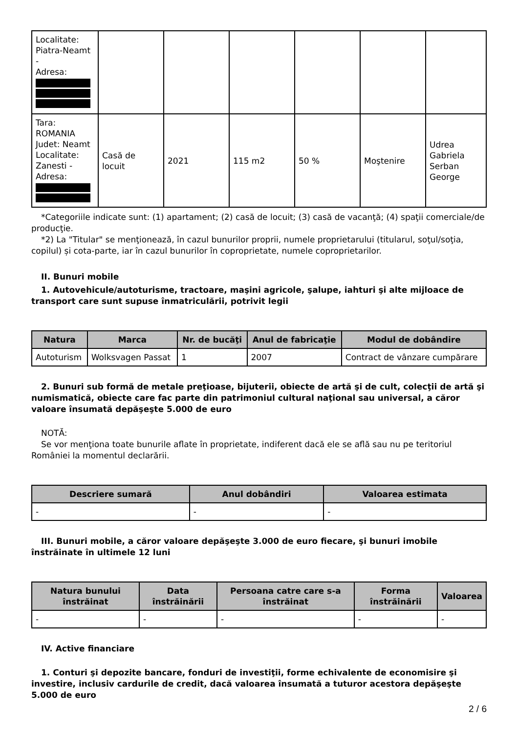| Localitate: Piatra-Neamt - Adresa: | | | | | | |
| Tara: ROMANIA Judet: Neamt Localitate: Zanesti - Adresa: | Casă de locuit | 2021 | 115 m2 | 50 % | Moştenire | Udrea Gabriela Serban George |
*Categoriile indicate sunt: (1) apartament; (2) casă de locuit; (3) casă de vacanţă; (4) spaţii comerciale/de producţie.
*2) La "Titular" se menţionează, în cazul bunurilor proprii, numele proprietarului (titularul, soţul/soţia, copilul) și cota-parte, iar în cazul bunurilor în coproprietate, numele coproprietarilor.
II. Bunuri mobile
1. Autovehicule/autoturisme, tractoare, maşini agricole, şalupe, iahturi şi alte mijloace de transport care sunt supuse înmatriculării, potrivit legii
| Natura | Marca | Nr. de bucăţi | Anul de fabricaţie | Modul de dobândire |
| --- | --- | --- | --- | --- |
| Autoturism | Wolksvagen Passat | 1 | 2007 | Contract de vânzare cumpărare |
2. Bunuri sub formă de metale preţioase, bijuterii, obiecte de artă şi de cult, colecţii de artă şi numismatică, obiecte care fac parte din patrimoniul cultural naţional sau universal, a căror valoare însumată depăşeşte 5.000 de euro
NOTĂ:
Se vor menţiona toate bunurile aflate în proprietate, indiferent dacă ele se află sau nu pe teritoriul României la momentul declarării.
| Descriere sumară | Anul dobândiri | Valoarea estimata |
| --- | --- | --- |
| - | - | - |
III. Bunuri mobile, a căror valoare depăşeşte 3.000 de euro fiecare, şi bunuri imobile înstrăinate în ultimele 12 luni
| Natura bunului înstrăinat | Data înstrăinării | Persoana catre care s-a înstrăinat | Forma înstrăinării | Valoarea |
| --- | --- | --- | --- | --- |
| - | - | - | - | - |
IV. Active financiare
1. Conturi şi depozite bancare, fonduri de investiţii, forme echivalente de economisire şi investire, inclusiv cardurile de credit, dacă valoarea însumată a tuturor acestora depăşeşte 5.000 de euro
2 / 6